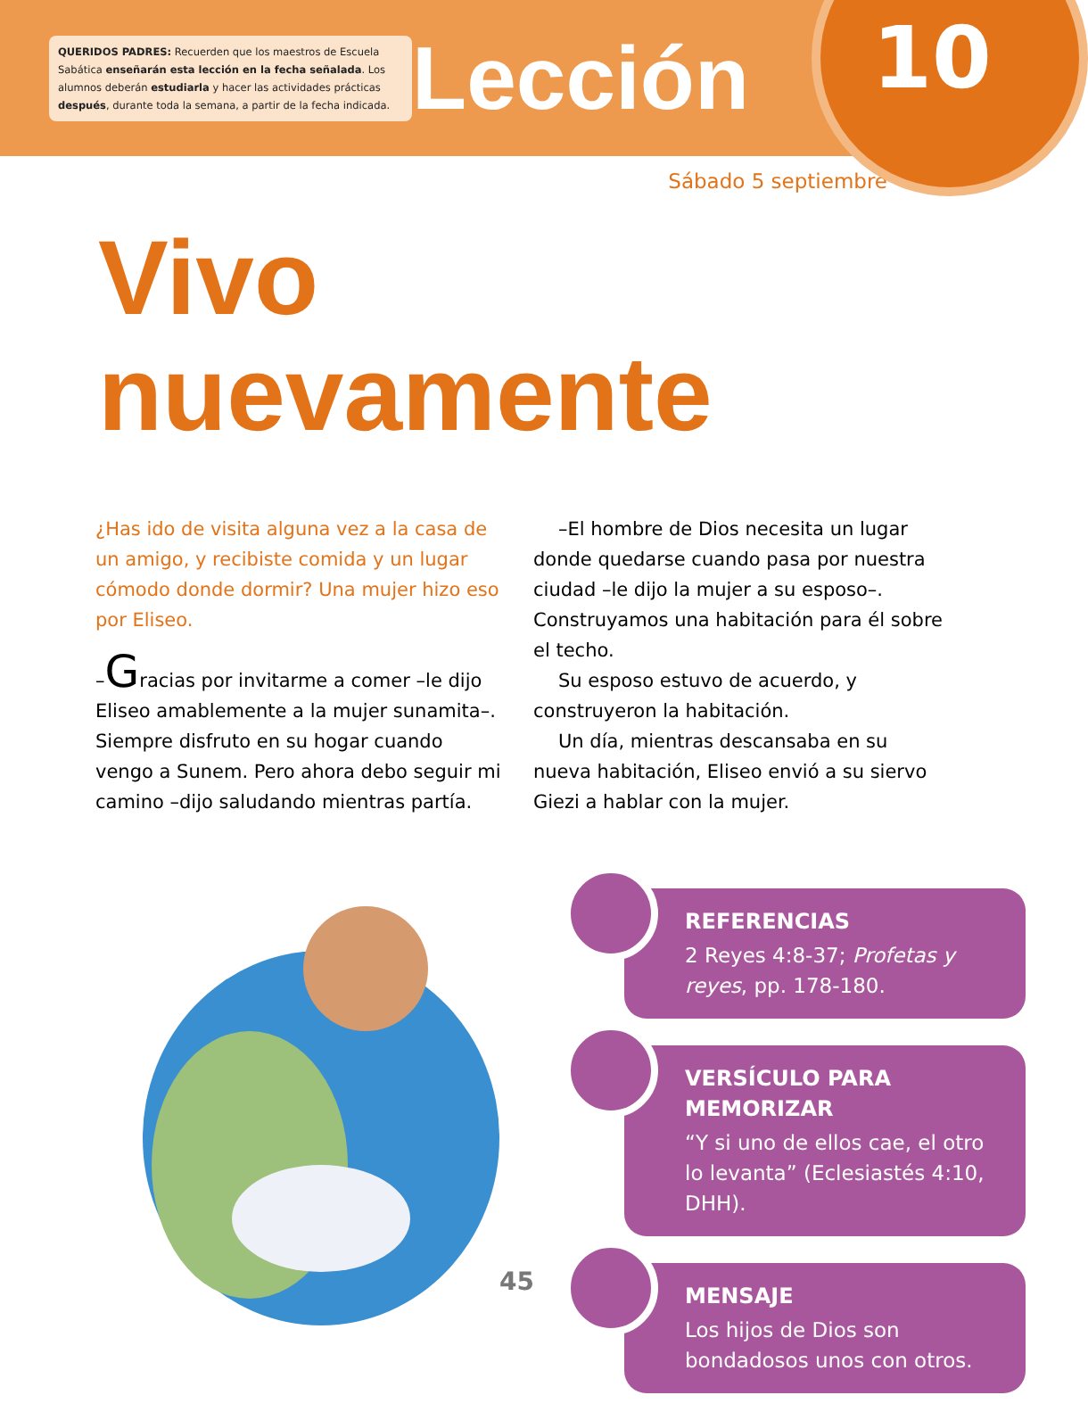QUERIDOS PADRES: Recuerden que los maestros de Escuela Sabática enseñarán esta lección en la fecha señalada. Los alumnos deberán estudiarla y hacer las actividades prácticas después, durante toda la semana, a partir de la fecha indicada.
Lección
10
Sábado 5 septiembre
Vivo
nuevamente
¿Has ido de visita alguna vez a la casa de un amigo, y recibiste comida y un lugar cómodo donde dormir? Una mujer hizo eso por Eliseo.
–Gracias por invitarme a comer –le dijo Eliseo amablemente a la mujer sunamita–. Siempre disfruto en su hogar cuando vengo a Sunem. Pero ahora debo seguir mi camino –dijo saludando mientras partía.
–El hombre de Dios necesita un lugar donde quedarse cuando pasa por nuestra ciudad –le dijo la mujer a su esposo–. Construyamos una habitación para él sobre el techo.
Su esposo estuvo de acuerdo, y construyeron la habitación.
Un día, mientras descansaba en su nueva habitación, Eliseo envió a su siervo Giezi a hablar con la mujer.
REFERENCIAS
2 Reyes 4:8-37; Profetas y reyes, pp. 178-180.
VERSÍCULO PARA MEMORIZAR
“Y si uno de ellos cae, el otro lo levanta” (Eclesiastés 4:10, DHH).
MENSAJE
Los hijos de Dios son bondadosos unos con otros.
45